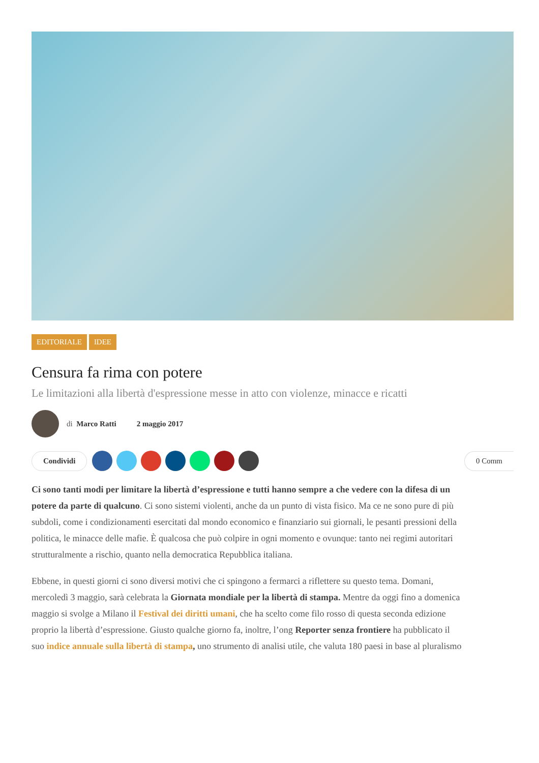EDITORIALE IDEE
Censura fa rima con potere
Le limitazioni alla libertà d'espressione messe in atto con violenze, minacce e ricatti
di Marco Ratti 2 maggio 2017
Condividi 0 Comm
Ci sono tanti modi per limitare la libertà d’espressione e tutti hanno sempre a che vedere con la difesa di un
potere da parte di qualcuno. Ci sono sistemi violenti, anche da un punto di vista fisico. Ma ce ne sono pure di più
subdoli, come i condizionamenti esercitati dal mondo economico e finanziario sui giornali, le pesanti pressioni della
politica, le minacce delle mafie. È qualcosa che può colpire in ogni momento e ovunque: tanto nei regimi autoritari
strutturalmente a rischio, quanto nella democratica Repubblica italiana.
Ebbene, in questi giorni ci sono diversi motivi che ci spingono a fermarci a riflettere su questo tema. Domani,
mercoledì 3 maggio, sarà celebrata la Giornata mondiale per la libertà di stampa. Mentre da oggi fino a domenica
maggio si svolge a Milano il Festival dei diritti umani, che ha scelto come filo rosso di questa seconda edizione
proprio la libertà d’espressione. Giusto qualche giorno fa, inoltre, l’ong Reporter senza frontiere ha pubblicato il
suo indice annuale sulla libertà di stampa, uno strumento di analisi utile, che valuta 180 paesi in base al pluralismo